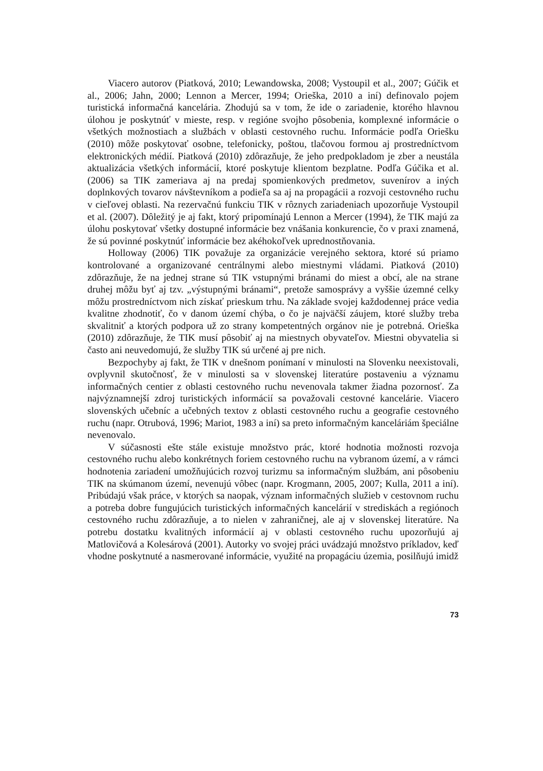Viacero autorov (Piatková, 2010; Lewandowska, 2008; Vystoupil et al., 2007; Gúčik et al., 2006; Jahn, 2000; Lennon a Mercer, 1994; Orieška, 2010 a iní) definovalo pojem turistická informačná kancelária. Zhodujú sa v tom, že ide o zariadenie, ktorého hlavnou úlohou je poskytnúť v mieste, resp. v regióne svojho pôsobenia, komplexné informácie o všetkých možnostiach a službách v oblasti cestovného ruchu. Informácie podľa Oriešku (2010) môže poskytovať osobne, telefonicky, poštou, tlačovou formou aj prostredníctvom elektronických médií. Piatková (2010) zdôrazňuje, že jeho predpokladom je zber a neustála aktualizácia všetkých informácií, ktoré poskytuje klientom bezplatne. Podľa Gúčika et al. (2006) sa TIK zameriava aj na predaj spomienkových predmetov, suvenírov a iných doplnkových tovarov návštevníkom a podieľa sa aj na propagácii a rozvoji cestovného ruchu v cieľovej oblasti. Na rezervačnú funkciu TIK v rôznych zariadeniach upozorňuje Vystoupil et al. (2007). Dôležitý je aj fakt, ktorý pripomínajú Lennon a Mercer (1994), že TIK majú za úlohu poskytovať všetky dostupné informácie bez vnášania konkurencie, čo v praxi znamená, že sú povinné poskytnúť informácie bez akéhokoľvek uprednostňovania.
Holloway (2006) TIK považuje za organizácie verejného sektora, ktoré sú priamo kontrolované a organizované centrálnymi alebo miestnymi vládami. Piatková (2010) zdôrazňuje, že na jednej strane sú TIK vstupnými bránami do miest a obcí, ale na strane druhej môžu byť aj tzv. „výstupnými bránami“, pretože samosprávy a vyššie územné celky môžu prostredníctvom nich získať prieskum trhu. Na základe svojej každodennej práce vedia kvalitne zhodnotiť, čo v danom území chýba, o čo je najväčší záujem, ktoré služby treba skvalitniť a ktorých podpora už zo strany kompetentných orgánov nie je potrebná. Orieška (2010) zdôrazňuje, že TIK musí pôsobiť aj na miestnych obyvateľov. Miestni obyvatelia si často ani neuvedomujú, že služby TIK sú určené aj pre nich.
Bezpochyby aj fakt, že TIK v dnešnom ponímaní v minulosti na Slovenku neexistovali, ovplyvnil skutočnosť, že v minulosti sa v slovenskej literatúre postaveniu a významu informačných centier z oblasti cestovného ruchu nevenovala takmer žiadna pozornosť. Za najvýznamnejší zdroj turistických informácií sa považovali cestovné kancelárie. Viacero slovenských učebníc a učebných textov z oblasti cestovného ruchu a geografie cestovného ruchu (napr. Otrubová, 1996; Mariot, 1983 a iní) sa preto informačným kanceláriám špeciálne nevenovalo.
V súčasnosti ešte stále existuje množstvo prác, ktoré hodnotia možnosti rozvoja cestovného ruchu alebo konkrétnych foriem cestovného ruchu na vybranom území, a v rámci hodnotenia zariadení umožňujúcich rozvoj turizmu sa informačným službám, ani pôsobeniu TIK na skúmanom území, nevenujú vôbec (napr. Krogmann, 2005, 2007; Kulla, 2011 a iní). Pribúdajú však práce, v ktorých sa naopak, význam informačných služieb v cestovnom ruchu a potreba dobre fungujúcich turistických informačných kancelárií v strediskách a regiónoch cestovného ruchu zdôrazňuje, a to nielen v zahraničnej, ale aj v slovenskej literatúre. Na potrebu dostatku kvalitných informácií aj v oblasti cestovného ruchu upozorňujú aj Matlovičová a Kolesárová (2001). Autorky vo svojej práci uvádzajú množstvo príkladov, keď vhodne poskytnuté a nasmerované informácie, využité na propagáciu územia, posilňujú imidž
73